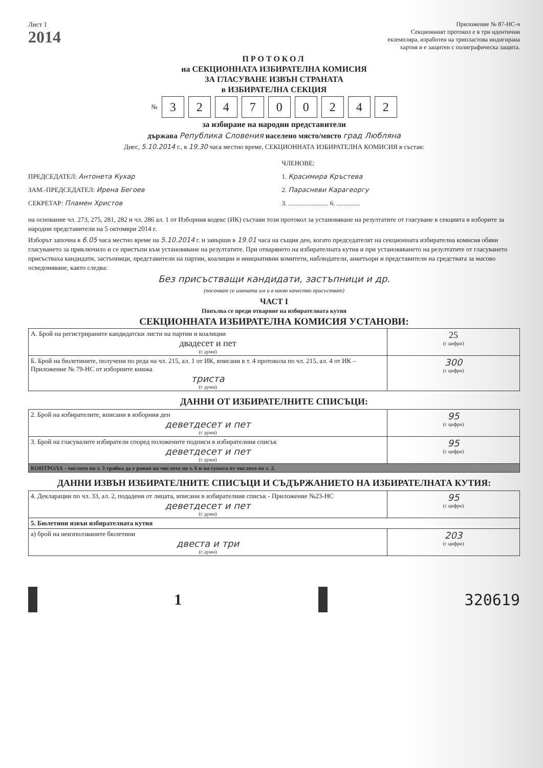Лист 1
2014
Приложение № 87-НС-ч
Секционният протокол е в три идентични
екземпляра, изработен на трипластова индигирана
хартия и е защитен с полиграфическа защита.
ПРОТОКОЛ
на СЕКЦИОННАТА ИЗБИРАТЕЛНА КОМИСИЯ
ЗА ГЛАСУВАНЕ ИЗВЪН СТРАНАТА
в ИЗБИРАТЕЛНА СЕКЦИЯ
№ 324700242
за избиране на народни представители
държава Република Словения населено място/място град Любляна
Днес, 5.10.2014 г., в 19.30 часа местно време, СЕКЦИОННАТА ИЗБИРАТЕЛНА КОМИСИЯ в състав:
ПРЕДСЕДАТЕЛ: Антонета Кухар
ЗАМ.-ПРЕДСЕДАТЕЛ: Ирена Бегоев
СЕКРЕТАР: Пламен Христов
ЧЛЕНОВЕ:
1. Красимира Кръстева
2. Парасневи Карагеоргу
3. ........................ 6. ..............
на основание чл. 273, 275, 281, 282 и чл. 286 ал. 1 от Изборния кодекс (ИК) състави този протокол за установяване на резултатите от гласуване в секцията в изборите за народни представители на 5 октомври 2014 г.
Изборът започна в 6.05 часа местно време на 5.10.2014 г. и завърши в 19.01 часа на същия ден, когато председателят на секционната избирателна комисия обяви гласуването за приключило и се пристъпи към установяване на резултатите. При отварянето на избирателната кутия и при установяването на резултатите от гласуването присъстваха кандидати, застъпници, представители на партии, коалиции и инициативни комитети, наблюдатели, анкетьори и представители на средствата за масово осведомяване, както следва:
Без присъстващи кандидати, застъпници и др.
(посочват се имената им и в какво качество присъстват)
ЧАСТ I
Попълва се преди отваряне на избирателната кутия
СЕКЦИОННАТА ИЗБИРАТЕЛНА КОМИСИЯ УСТАНОВИ:
| А. Брой на регистрираните кандидатски листи на партии и коалиции двадесет и пет (с думи) | 25 (с цифри) |
| Б. Брой на бюлетините, получени по реда на чл. 215, ал. 1 от ИК, вписани в т. 4 протокола по чл. 215, ал. 4 от ИК – Приложение № 79-НС от изборните книжа триста (с думи) | 300 (с цифри) |
ДАННИ ОТ ИЗБИРАТЕЛНИТЕ СПИСЪЦИ:
| 2. Брой на избирателите, вписани в изборния ден деветдесет и пет (с думи) | 95 (с цифри) |
| 3. Брой на гласувалите избиратели според положените подписи в избирателния списък деветдесет и пет (с думи) | 95 (с цифри) |
| КОНТРОЛА - числото по т. 3 трябва да е равно на числото по т. 6 и на сумата от числото по т. 2. | |
ДАННИ ИЗВЪН ИЗБИРАТЕЛНИТЕ СПИСЪЦИ И СЪДЪРЖАНИЕТО НА ИЗБИРАТЕЛНАТА КУТИЯ:
| 4. Декларации по чл. 33, ал. 2, подадени от лицата, вписани в избирателния списък - Приложение №23-НС деветдесет и пет (с думи) | 95 (с цифри) |
| 5. Бюлетини извън избирателната кутия | |
| а) брой на неизползваните бюлетини двеста и три (с думи) | 203 (с цифри) |
1 320619